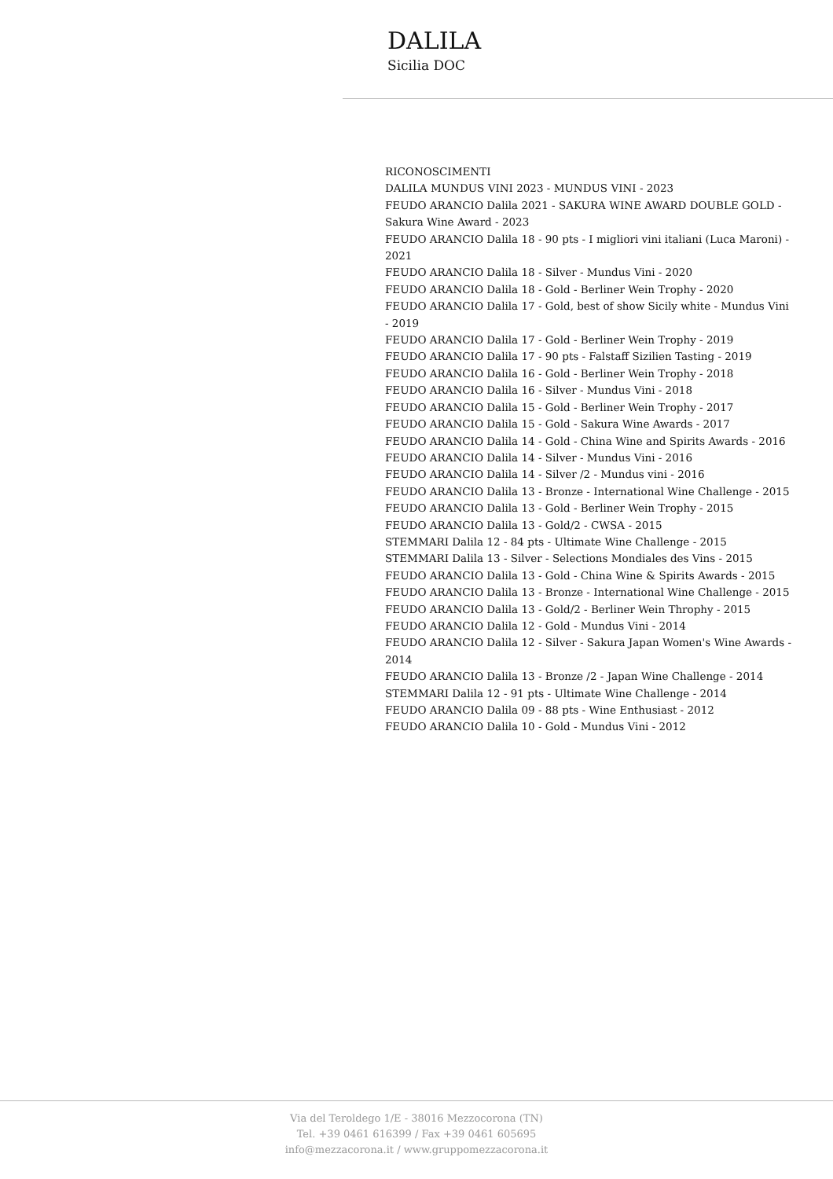DALILA
Sicilia DOC
RICONOSCIMENTI
DALILA MUNDUS VINI 2023 - MUNDUS VINI - 2023
FEUDO ARANCIO Dalila 2021 - SAKURA WINE AWARD DOUBLE GOLD - Sakura Wine Award - 2023
FEUDO ARANCIO Dalila 18 - 90 pts - I migliori vini italiani (Luca Maroni) - 2021
FEUDO ARANCIO Dalila 18 - Silver - Mundus Vini - 2020
FEUDO ARANCIO Dalila 18 - Gold - Berliner Wein Trophy - 2020
FEUDO ARANCIO Dalila 17 - Gold, best of show Sicily white - Mundus Vini - 2019
FEUDO ARANCIO Dalila 17 - Gold - Berliner Wein Trophy - 2019
FEUDO ARANCIO Dalila 17 - 90 pts - Falstaff Sizilien Tasting - 2019
FEUDO ARANCIO Dalila 16 - Gold - Berliner Wein Trophy - 2018
FEUDO ARANCIO Dalila 16 - Silver - Mundus Vini - 2018
FEUDO ARANCIO Dalila 15 - Gold - Berliner Wein Trophy - 2017
FEUDO ARANCIO Dalila 15 - Gold - Sakura Wine Awards - 2017
FEUDO ARANCIO Dalila 14 - Gold - China Wine and Spirits Awards - 2016
FEUDO ARANCIO Dalila 14 - Silver - Mundus Vini - 2016
FEUDO ARANCIO Dalila 14 - Silver /2 - Mundus vini - 2016
FEUDO ARANCIO Dalila 13 - Bronze - International Wine Challenge - 2015
FEUDO ARANCIO Dalila 13 - Gold - Berliner Wein Trophy - 2015
FEUDO ARANCIO Dalila 13 - Gold/2 - CWSA - 2015
STEMMARI Dalila 12 - 84 pts - Ultimate Wine Challenge - 2015
STEMMARI Dalila 13 - Silver - Selections Mondiales des Vins - 2015
FEUDO ARANCIO Dalila 13 - Gold - China Wine & Spirits Awards - 2015
FEUDO ARANCIO Dalila 13 - Bronze - International Wine Challenge - 2015
FEUDO ARANCIO Dalila 13 - Gold/2 - Berliner Wein Throphy - 2015
FEUDO ARANCIO Dalila 12 - Gold - Mundus Vini - 2014
FEUDO ARANCIO Dalila 12 - Silver - Sakura Japan Women's Wine Awards - 2014
FEUDO ARANCIO Dalila 13 - Bronze /2 - Japan Wine Challenge - 2014
STEMMARI Dalila 12 - 91 pts - Ultimate Wine Challenge - 2014
FEUDO ARANCIO Dalila 09 - 88 pts - Wine Enthusiast - 2012
FEUDO ARANCIO Dalila 10 - Gold - Mundus Vini - 2012
Via del Teroldego 1/E - 38016 Mezzocorona (TN)
Tel. +39 0461 616399 / Fax +39 0461 605695
info@mezzacorona.it / www.gruppomezzacorona.it